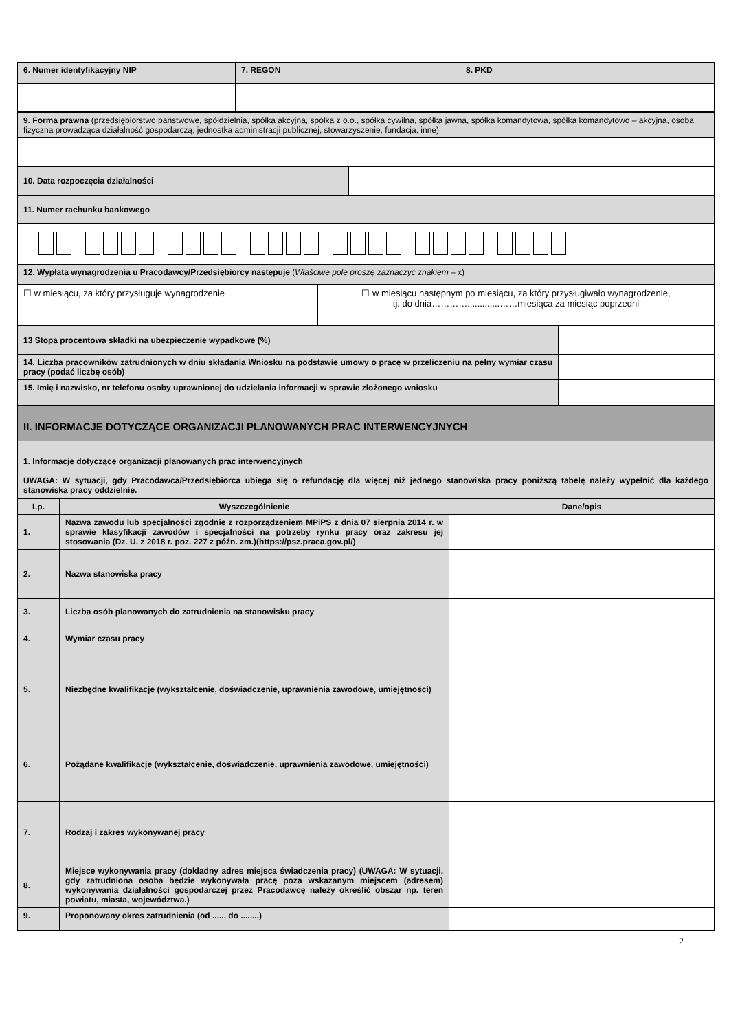| 6. Numer identyfikacyjny NIP | 7. REGON | 8. PKD |
| 9. Forma prawna (przedsiębiorstwo państwowe, spółdzielnia, spółka akcyjna, spółka z o.o., spółka cywilna, spółka jawna, spółka komandytowa, spółka komandytowo – akcyjna, osoba fizyczna prowadząca działalność gospodarczą, jednostka administracji publicznej, stowarzyszenie, fundacja, inne) |
| 10. Data rozpoczęcia działalności | |
| 11. Numer rachunku bankowego |
| 12. Wypłata wynagrodzenia u Pracodawcy/Przedsiębiorcy następuje ( Właściwe pole proszę zaznaczyć znakiem – x) |
| ☐ w miesiącu, za który przysługuje wynagrodzenie | ☐ w miesiącu następnym po miesiącu, za który przysługiwało wynagrodzenie, tj. do dnia………….............……miesiąca za miesiąc poprzedni |
| 13 Stopa procentowa składki na ubezpieczenie wypadkowe (%) | |
| 14. Liczba pracowników zatrudnionych w dniu składania Wniosku na podstawie umowy o pracę w przeliczeniu na pełny wymiar czasu pracy (podać liczbę osób) | |
| 15. Imię i nazwisko, nr telefonu osoby uprawnionej do udzielania informacji w sprawie złożonego wniosku | |
| II. INFORMACJE DOTYCZĄCE ORGANIZACJI PLANOWANYCH PRAC INTERWENCYJNYCH | |
| 1. Informacje dotyczące organizacji planowanych prac interwencyjnych UWAGA: W sytuacji, gdy Pracodawca/Przedsiębiorca ubiega się o refundację dla więcej niż jednego stanowiska pracy poniższą tabelę należy wypełnić dla każdego stanowiska pracy oddzielnie. | |
| Lp. | Wyszczególnienie | Dane/opis |
| --- | --- | --- |
| 1. | Nazwa zawodu lub specjalności zgodnie z rozporządzeniem MPiPS z dnia 07 sierpnia 2014 r. w sprawie klasyfikacji zawodów i specjalności na potrzeby rynku pracy oraz zakresu jej stosowania (Dz. U. z 2018 r. poz. 227 z późn. zm.)(https://psz.praca.gov.pl/) | |
| 2. | Nazwa stanowiska pracy | |
| 3. | Liczba osób planowanych do zatrudnienia na stanowisku pracy | |
| 4. | Wymiar czasu pracy | |
| 5. | Niezbędne kwalifikacje (wykształcenie, doświadczenie, uprawnienia zawodowe, umiejętności) | |
| 6. | Pożądane kwalifikacje (wykształcenie, doświadczenie, uprawnienia zawodowe, umiejętności) | |
| 7. | Rodzaj i zakres wykonywanej pracy | |
| 8. | Miejsce wykonywania pracy (dokładny adres miejsca świadczenia pracy) (UWAGA: W sytuacji, gdy zatrudniona osoba będzie wykonywała pracę poza wskazanym miejscem (adresem) wykonywania działalności gospodarczej przez Pracodawcę należy określić obszar np. teren powiatu, miasta, województwa.) | |
| 9. | Proponowany okres zatrudnienia (od ...... do ........) | |
2